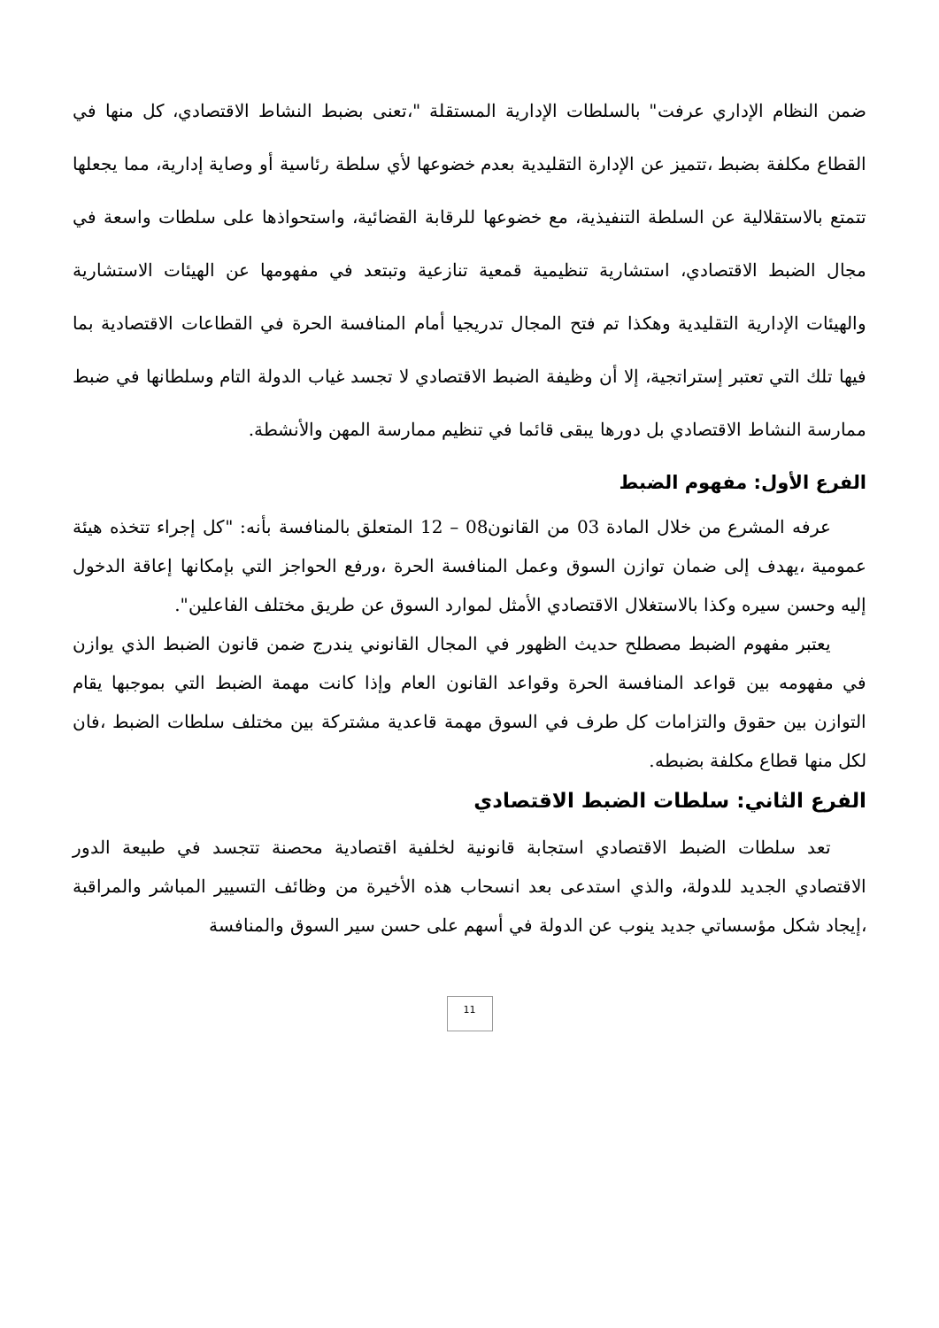ضمن النظام الإداري عرفت" بالسلطات الإدارية المستقلة "،تعنى بضبط النشاط الاقتصادي، كل منها في القطاع مكلفة بضبط ،تتميز عن الإدارة التقليدية بعدم خضوعها لأي سلطة رئاسية أو وصاية إدارية، مما يجعلها تتمتع بالاستقلالية عن السلطة التنفيذية، مع خضوعها للرقابة القضائية، واستحواذها على سلطات واسعة في مجال الضبط الاقتصادي، استشارية تنظيمية قمعية تنازعية وتبتعد في مفهومها عن الهيئات الاستشارية والهيئات الإدارية التقليدية وهكذا تم فتح المجال تدريجيا أمام المنافسة الحرة في القطاعات الاقتصادية بما فيها تلك التي تعتبر إستراتجية، إلا أن وظيفة الضبط الاقتصادي لا تجسد غياب الدولة التام وسلطانها في ضبط ممارسة النشاط الاقتصادي بل دورها يبقى قائما في تنظيم ممارسة المهن والأنشطة.
الفرع الأول: مفهوم الضبط
عرفه المشرع من خلال المادة 03 من القانون08 – 12 المتعلق بالمنافسة بأنه: "كل إجراء تتخذه هيئة عمومية ،يهدف إلى ضمان توازن السوق وعمل المنافسة الحرة ،ورفع الحواجز التي بإمكانها إعاقة الدخول إليه وحسن سيره وكذا بالاستغلال الاقتصادي الأمثل لموارد السوق عن طريق مختلف الفاعلين".
يعتبر مفهوم الضبط مصطلح حديث الظهور في المجال القانوني يندرج ضمن قانون الضبط الذي يوازن في مفهومه بين قواعد المنافسة الحرة وقواعد القانون العام وإذا كانت مهمة الضبط التي بموجبها يقام التوازن بين حقوق والتزامات كل طرف في السوق مهمة قاعدية مشتركة بين مختلف سلطات الضبط ،فان لكل منها قطاع مكلفة بضبطه.
الفرع الثاني: سلطات الضبط الاقتصادي
تعد سلطات الضبط الاقتصادي استجابة قانونية لخلفية اقتصادية محصنة تتجسد في طبيعة الدور الاقتصادي الجديد للدولة، والذي استدعى بعد انسحاب هذه الأخيرة من وظائف التسيير المباشر والمراقبة ،إيجاد شكل مؤسساتي جديد ينوب عن الدولة في أسهم على حسن سير السوق والمنافسة
11